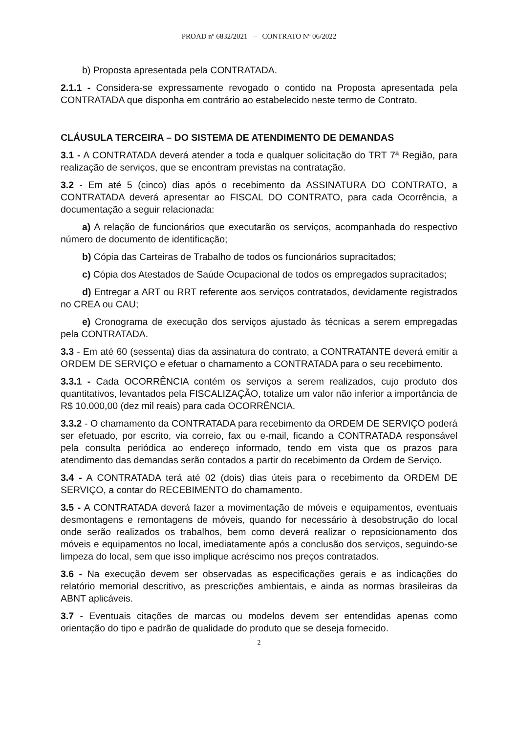PROAD nº 6832/2021 – CONTRATO Nº 06/2022
b) Proposta apresentada pela CONTRATADA.
2.1.1 - Considera-se expressamente revogado o contido na Proposta apresentada pela CONTRATADA que disponha em contrário ao estabelecido neste termo de Contrato.
CLÁUSULA TERCEIRA – DO SISTEMA DE ATENDIMENTO DE DEMANDAS
3.1 - A CONTRATADA deverá atender a toda e qualquer solicitação do TRT 7ª Região, para realização de serviços, que se encontram previstas na contratação.
3.2 - Em até 5 (cinco) dias após o recebimento da ASSINATURA DO CONTRATO, a CONTRATADA deverá apresentar ao FISCAL DO CONTRATO, para cada Ocorrência, a documentação a seguir relacionada:
a) A relação de funcionários que executarão os serviços, acompanhada do respectivo número de documento de identificação;
b) Cópia das Carteiras de Trabalho de todos os funcionários supracitados;
c) Cópia dos Atestados de Saúde Ocupacional de todos os empregados supracitados;
d) Entregar a ART ou RRT referente aos serviços contratados, devidamente registrados no CREA ou CAU;
e) Cronograma de execução dos serviços ajustado às técnicas a serem empregadas pela CONTRATADA.
3.3 - Em até 60 (sessenta) dias da assinatura do contrato, a CONTRATANTE deverá emitir a ORDEM DE SERVIÇO e efetuar o chamamento a CONTRATADA para o seu recebimento.
3.3.1 - Cada OCORRÊNCIA contém os serviços a serem realizados, cujo produto dos quantitativos, levantados pela FISCALIZAÇÃO, totalize um valor não inferior a importância de R$ 10.000,00 (dez mil reais) para cada OCORRÊNCIA.
3.3.2 - O chamamento da CONTRATADA para recebimento da ORDEM DE SERVIÇO poderá ser efetuado, por escrito, via correio, fax ou e-mail, ficando a CONTRATADA responsável pela consulta periódica ao endereço informado, tendo em vista que os prazos para atendimento das demandas serão contados a partir do recebimento da Ordem de Serviço.
3.4 - A CONTRATADA terá até 02 (dois) dias úteis para o recebimento da ORDEM DE SERVIÇO, a contar do RECEBIMENTO do chamamento.
3.5 - A CONTRATADA deverá fazer a movimentação de móveis e equipamentos, eventuais desmontagens e remontagens de móveis, quando for necessário à desobstrução do local onde serão realizados os trabalhos, bem como deverá realizar o reposicionamento dos móveis e equipamentos no local, imediatamente após a conclusão dos serviços, seguindo-se limpeza do local, sem que isso implique acréscimo nos preços contratados.
3.6 - Na execução devem ser observadas as especificações gerais e as indicações do relatório memorial descritivo, as prescrições ambientais, e ainda as normas brasileiras da ABNT aplicáveis.
3.7 - Eventuais citações de marcas ou modelos devem ser entendidas apenas como orientação do tipo e padrão de qualidade do produto que se deseja fornecido.
2